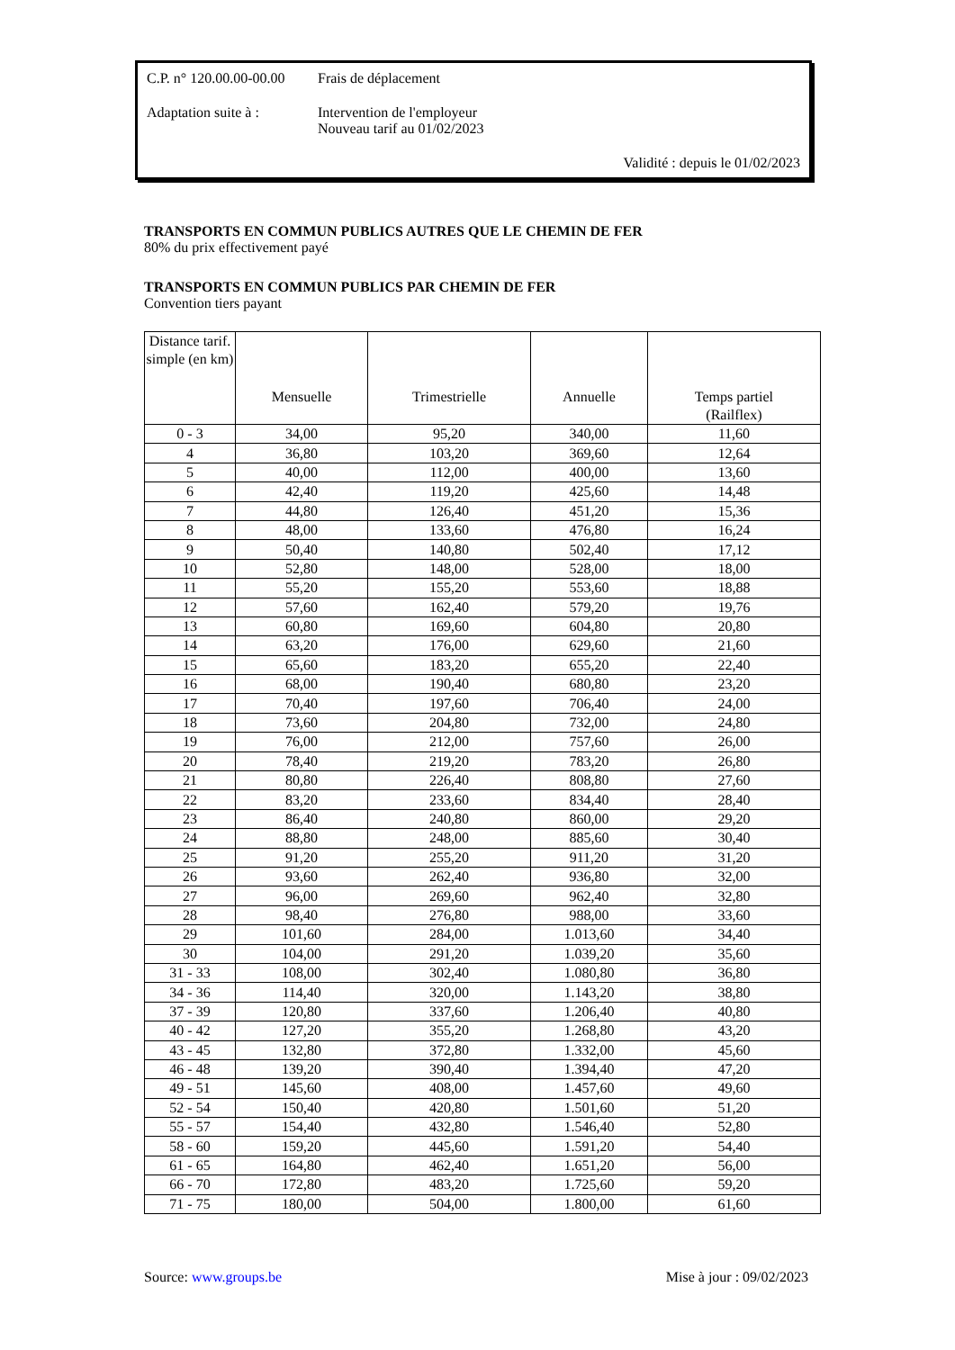C.P. n° 120.00.00-00.00
Frais de déplacement
Adaptation suite à :
Intervention de l'employeur
Nouveau tarif au 01/02/2023
Validité : depuis le 01/02/2023
TRANSPORTS EN COMMUN PUBLICS AUTRES QUE LE CHEMIN DE FER
80% du prix effectivement payé
TRANSPORTS EN COMMUN PUBLICS PAR CHEMIN DE FER
Convention tiers payant
| Distance tarif. simple (en km) | Mensuelle | Trimestrielle | Annuelle | Temps partiel (Railflex) |
| --- | --- | --- | --- | --- |
| 0 - 3 | 34,00 | 95,20 | 340,00 | 11,60 |
| 4 | 36,80 | 103,20 | 369,60 | 12,64 |
| 5 | 40,00 | 112,00 | 400,00 | 13,60 |
| 6 | 42,40 | 119,20 | 425,60 | 14,48 |
| 7 | 44,80 | 126,40 | 451,20 | 15,36 |
| 8 | 48,00 | 133,60 | 476,80 | 16,24 |
| 9 | 50,40 | 140,80 | 502,40 | 17,12 |
| 10 | 52,80 | 148,00 | 528,00 | 18,00 |
| 11 | 55,20 | 155,20 | 553,60 | 18,88 |
| 12 | 57,60 | 162,40 | 579,20 | 19,76 |
| 13 | 60,80 | 169,60 | 604,80 | 20,80 |
| 14 | 63,20 | 176,00 | 629,60 | 21,60 |
| 15 | 65,60 | 183,20 | 655,20 | 22,40 |
| 16 | 68,00 | 190,40 | 680,80 | 23,20 |
| 17 | 70,40 | 197,60 | 706,40 | 24,00 |
| 18 | 73,60 | 204,80 | 732,00 | 24,80 |
| 19 | 76,00 | 212,00 | 757,60 | 26,00 |
| 20 | 78,40 | 219,20 | 783,20 | 26,80 |
| 21 | 80,80 | 226,40 | 808,80 | 27,60 |
| 22 | 83,20 | 233,60 | 834,40 | 28,40 |
| 23 | 86,40 | 240,80 | 860,00 | 29,20 |
| 24 | 88,80 | 248,00 | 885,60 | 30,40 |
| 25 | 91,20 | 255,20 | 911,20 | 31,20 |
| 26 | 93,60 | 262,40 | 936,80 | 32,00 |
| 27 | 96,00 | 269,60 | 962,40 | 32,80 |
| 28 | 98,40 | 276,80 | 988,00 | 33,60 |
| 29 | 101,60 | 284,00 | 1.013,60 | 34,40 |
| 30 | 104,00 | 291,20 | 1.039,20 | 35,60 |
| 31 - 33 | 108,00 | 302,40 | 1.080,80 | 36,80 |
| 34 - 36 | 114,40 | 320,00 | 1.143,20 | 38,80 |
| 37 - 39 | 120,80 | 337,60 | 1.206,40 | 40,80 |
| 40 - 42 | 127,20 | 355,20 | 1.268,80 | 43,20 |
| 43 - 45 | 132,80 | 372,80 | 1.332,00 | 45,60 |
| 46 - 48 | 139,20 | 390,40 | 1.394,40 | 47,20 |
| 49 - 51 | 145,60 | 408,00 | 1.457,60 | 49,60 |
| 52 - 54 | 150,40 | 420,80 | 1.501,60 | 51,20 |
| 55 - 57 | 154,40 | 432,80 | 1.546,40 | 52,80 |
| 58 - 60 | 159,20 | 445,60 | 1.591,20 | 54,40 |
| 61 - 65 | 164,80 | 462,40 | 1.651,20 | 56,00 |
| 66 - 70 | 172,80 | 483,20 | 1.725,60 | 59,20 |
| 71 - 75 | 180,00 | 504,00 | 1.800,00 | 61,60 |
Source: www.groups.be Mise à jour : 09/02/2023